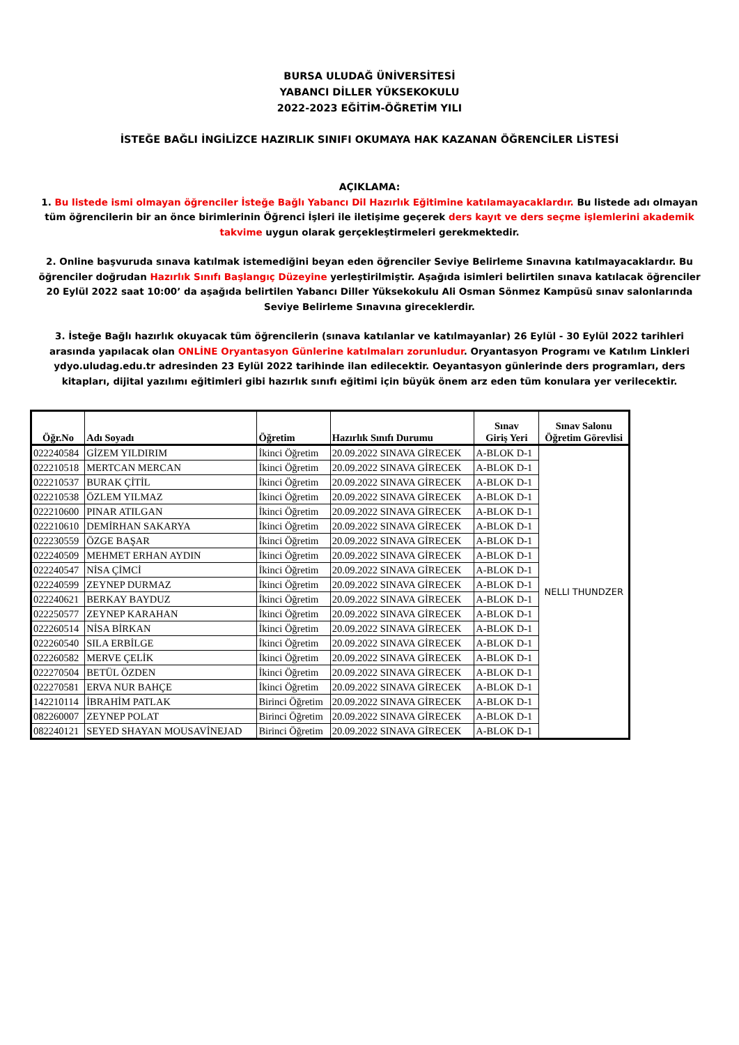BURSA ULUDAĞ ÜNİVERSİTESİ
YABANCI DİLLER YÜKSEKOKULU
2022-2023 EĞİTİM-ÖĞRETİM YILI
İSTEĞE BAĞLI İNGİLİZCE HAZIRLIK SINIFI OKUMAYA HAK KAZANAN ÖĞRENCİLER LİSTESİ
AÇIKLAMA:
1. Bu listede ismi olmayan öğrenciler İsteğe Bağlı Yabancı Dil Hazırlık Eğitimine katılamayacaklardır. Bu listede adı olmayan tüm öğrencilerin bir an önce birimlerinin Öğrenci İşleri ile iletişime geçerek ders kayıt ve ders seçme işlemlerini akademik takvime uygun olarak gerçekleştirmeleri gerekmektedir.
2. Online başvuruda sınava katılmak istemediğini beyan eden öğrenciler Seviye Belirleme Sınavına katılmayacaklardır. Bu öğrenciler doğrudan Hazırlık Sınıfı Başlangıç Düzeyine yerleştirilmiştir. Aşağıda isimleri belirtilen sınava katılacak öğrenciler 20 Eylül 2022 saat 10:00’ da aşağıda belirtilen Yabancı Diller Yüksekokulu Ali Osman Sönmez Kampüsü sınav salonlarında Seviye Belirleme Sınavına gireceklerdir.
3. İsteğe Bağlı hazırlık okuyacak tüm öğrencilerin (sınava katılanlar ve katılmayanlar) 26 Eylül - 30 Eylül 2022 tarihleri arasında yapılacak olan ONLİNE Oryantasyon Günlerine katılmaları zorunludur. Oryantasyon Programı ve Katılım Linkleri ydyo.uludag.edu.tr adresinden 23 Eylül 2022 tarihinde ilan edilecektir. Oeyantasyon günlerinde ders programları, ders kitapları, dijital yazılımı eğitimleri gibi hazırlık sınıfı eğitimi için büyük önem arz eden tüm konulara yer verilecektir.
| Öğr.No | Adı Soyadı | Öğretim | Hazırlık Sınıfı Durumu | Sınav Giriş Yeri | Sınav Salonu Öğretim Görevlisi |
| --- | --- | --- | --- | --- | --- |
| 022240584 | GİZEM YILDIRIM | İkinci Öğretim | 20.09.2022 SINAVA GİRECEK | A-BLOK D-1 | NELLI THUNDZER |
| 022210518 | MERTCAN MERCAN | İkinci Öğretim | 20.09.2022 SINAVA GİRECEK | A-BLOK D-1 | |
| 022210537 | BURAK ÇİTİL | İkinci Öğretim | 20.09.2022 SINAVA GİRECEK | A-BLOK D-1 | |
| 022210538 | ÖZLEM YILMAZ | İkinci Öğretim | 20.09.2022 SINAVA GİRECEK | A-BLOK D-1 | |
| 022210600 | PINAR ATILGAN | İkinci Öğretim | 20.09.2022 SINAVA GİRECEK | A-BLOK D-1 | |
| 022210610 | DEMİRHAN SAKARYA | İkinci Öğretim | 20.09.2022 SINAVA GİRECEK | A-BLOK D-1 | |
| 022230559 | ÖZGE BAŞAR | İkinci Öğretim | 20.09.2022 SINAVA GİRECEK | A-BLOK D-1 | |
| 022240509 | MEHMET ERHAN AYDIN | İkinci Öğretim | 20.09.2022 SINAVA GİRECEK | A-BLOK D-1 | |
| 022240547 | NİSA ÇİMCİ | İkinci Öğretim | 20.09.2022 SINAVA GİRECEK | A-BLOK D-1 | |
| 022240599 | ZEYNEP DURMAZ | İkinci Öğretim | 20.09.2022 SINAVA GİRECEK | A-BLOK D-1 | |
| 022240621 | BERKAY BAYDUZ | İkinci Öğretim | 20.09.2022 SINAVA GİRECEK | A-BLOK D-1 | |
| 022250577 | ZEYNEP KARAHAN | İkinci Öğretim | 20.09.2022 SINAVA GİRECEK | A-BLOK D-1 | |
| 022260514 | NİSA BİRKAN | İkinci Öğretim | 20.09.2022 SINAVA GİRECEK | A-BLOK D-1 | |
| 022260540 | SILA ERBİLGE | İkinci Öğretim | 20.09.2022 SINAVA GİRECEK | A-BLOK D-1 | |
| 022260582 | MERVE ÇELİK | İkinci Öğretim | 20.09.2022 SINAVA GİRECEK | A-BLOK D-1 | |
| 022270504 | BETÜL ÖZDEN | İkinci Öğretim | 20.09.2022 SINAVA GİRECEK | A-BLOK D-1 | |
| 022270581 | ERVA NUR BAHÇE | İkinci Öğretim | 20.09.2022 SINAVA GİRECEK | A-BLOK D-1 | |
| 142210114 | İBRAHİM PATLAK | Birinci Öğretim | 20.09.2022 SINAVA GİRECEK | A-BLOK D-1 | |
| 082260007 | ZEYNEP POLAT | Birinci Öğretim | 20.09.2022 SINAVA GİRECEK | A-BLOK D-1 | |
| 082240121 | SEYED SHAYAN MOUSAVİNEJAD | Birinci Öğretim | 20.09.2022 SINAVA GİRECEK | A-BLOK D-1 | |